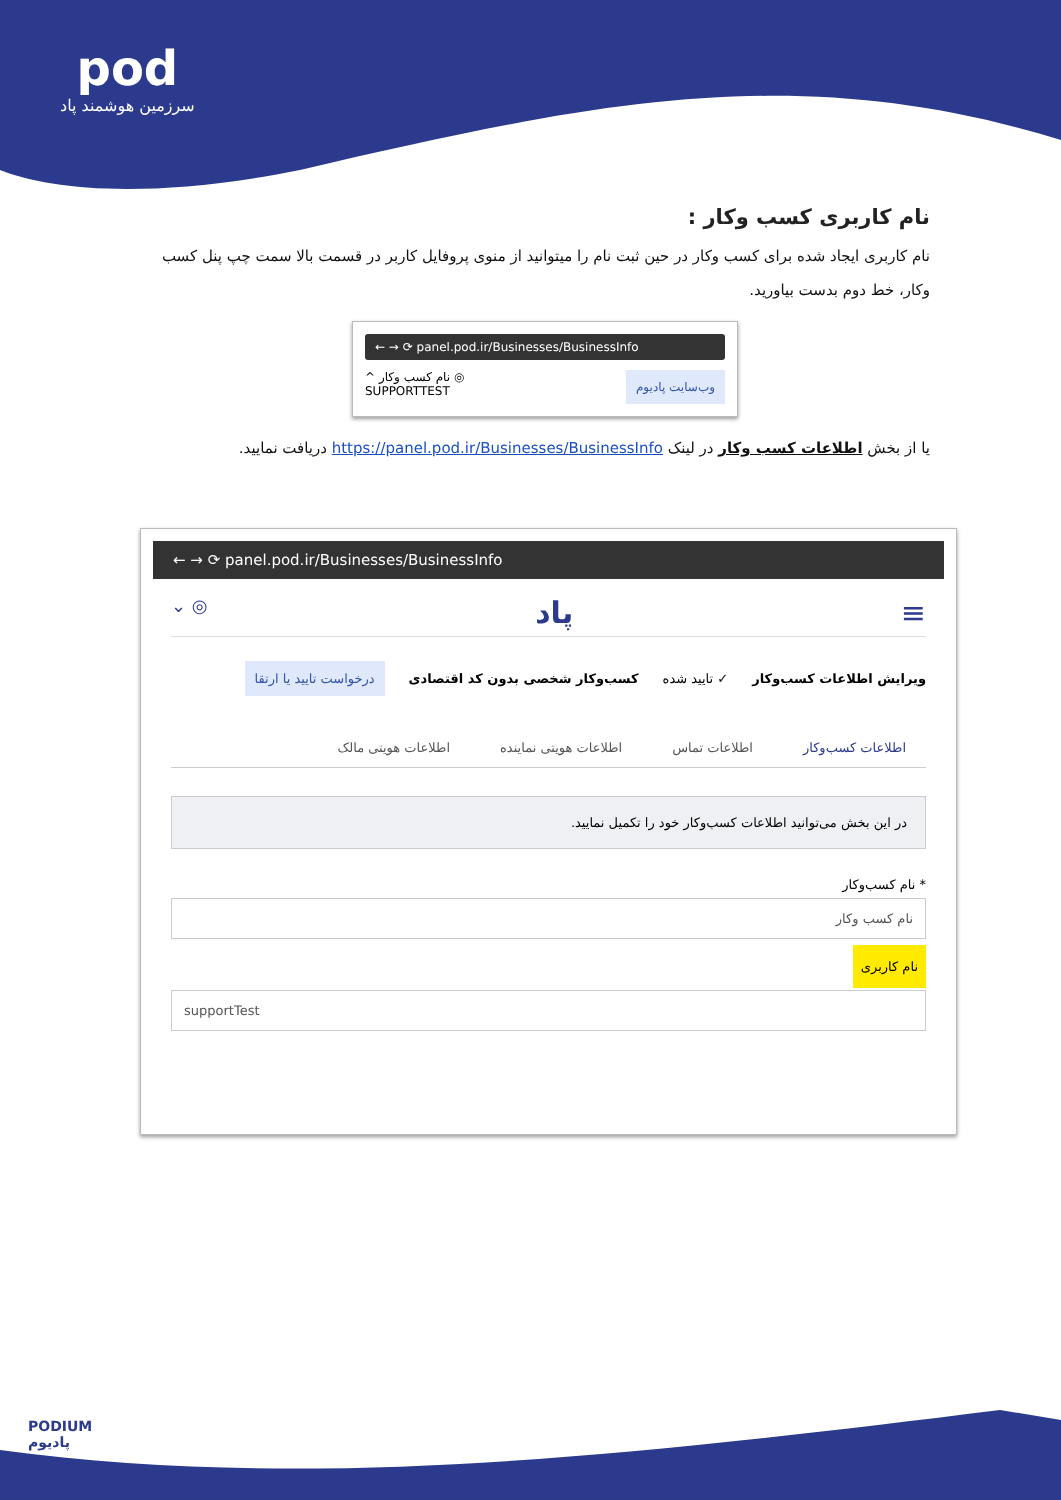pod
سرزمین هوشمند پاد
نام کاربری کسب وکار :
نام کاربری ایجاد شده برای کسب وکار در حین ثبت نام را میتوانید از منوی پروفایل کاربر در قسمت بالا سمت چپ پنل کسب وکار، خط دوم بدست بیاورید.
← → ⟳ panel.pod.ir/Businesses/BusinessInfo
^ نام کسب وکار ◎
SUPPORTTEST
وب‌سایت پادیوم
یا از بخش اطلاعات کسب وکار در لینک https://panel.pod.ir/Businesses/BusinessInfo دریافت نمایید.
← → ⟳ panel.pod.ir/Businesses/BusinessInfo
≡ پاد ◎ ⌄
ویرایش اطلاعات کسب‌وکار ✓ تایید شده کسب‌وکار شخصی بدون کد اقتصادی درخواست تایید یا ارتقا
اطلاعات کسب‌وکار اطلاعات تماس اطلاعات هویتی نماینده اطلاعات هویتی مالک
در این بخش می‌توانید اطلاعات کسب‌وکار خود را تکمیل نمایید.
* نام کسب‌وکار
نام کسب وکار
نام کاربری
supportTest
PODIUM
پادیوم